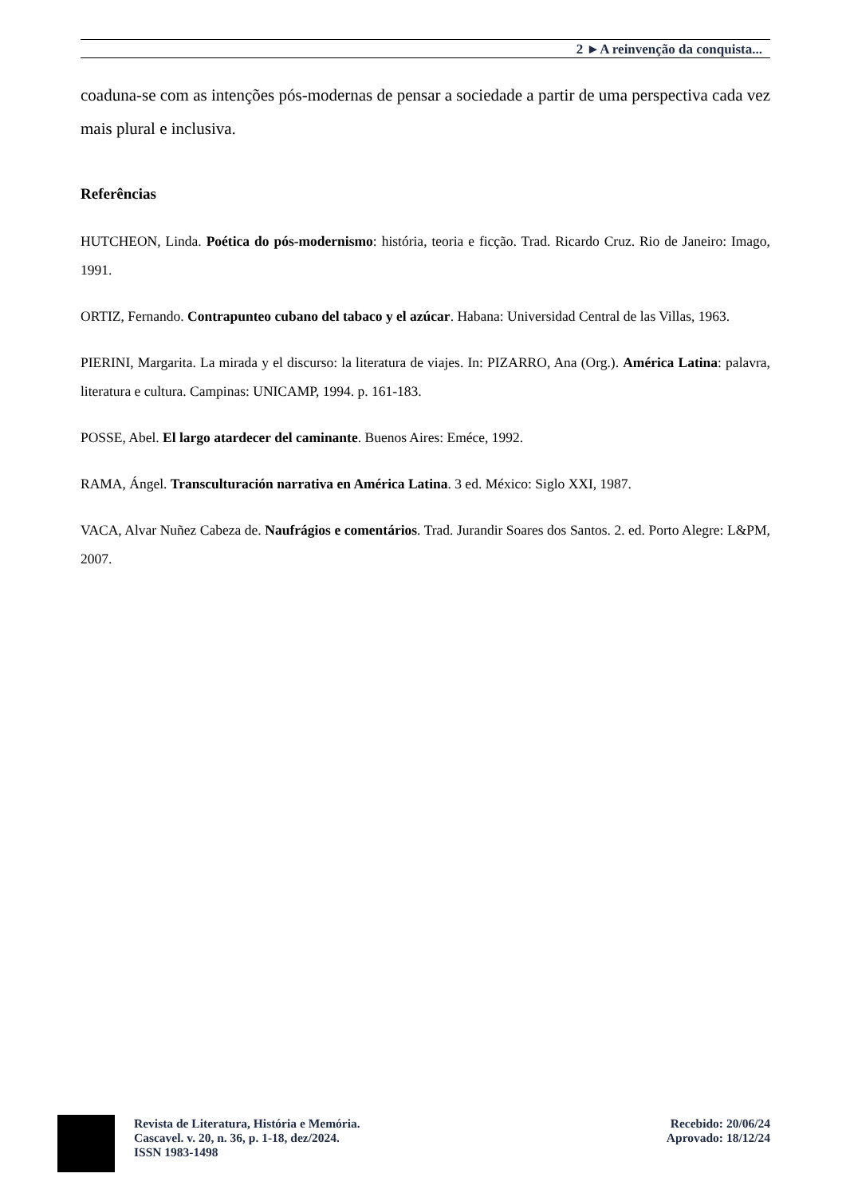2 ►A reinvenção da conquista...
coaduna-se com as intenções pós-modernas de pensar a sociedade a partir de uma perspectiva cada vez mais plural e inclusiva.
Referências
HUTCHEON, Linda. Poética do pós-modernismo: história, teoria e ficção. Trad. Ricardo Cruz. Rio de Janeiro: Imago, 1991.
ORTIZ, Fernando. Contrapunteo cubano del tabaco y el azúcar. Habana: Universidad Central de las Villas, 1963.
PIERINI, Margarita. La mirada y el discurso: la literatura de viajes. In: PIZARRO, Ana (Org.). América Latina: palavra, literatura e cultura. Campinas: UNICAMP, 1994. p. 161-183.
POSSE, Abel. El largo atardecer del caminante. Buenos Aires: Eméce, 1992.
RAMA, Ángel. Transculturación narrativa en América Latina. 3 ed. México: Siglo XXI, 1987.
VACA, Alvar Nuñez Cabeza de. Naufrágios e comentários. Trad. Jurandir Soares dos Santos. 2. ed. Porto Alegre: L&PM, 2007.
Revista de Literatura, História e Memória.
Cascavel. v. 20, n. 36, p. 1-18, dez/2024.
ISSN 1983-1498
Recebido: 20/06/24
Aprovado: 18/12/24